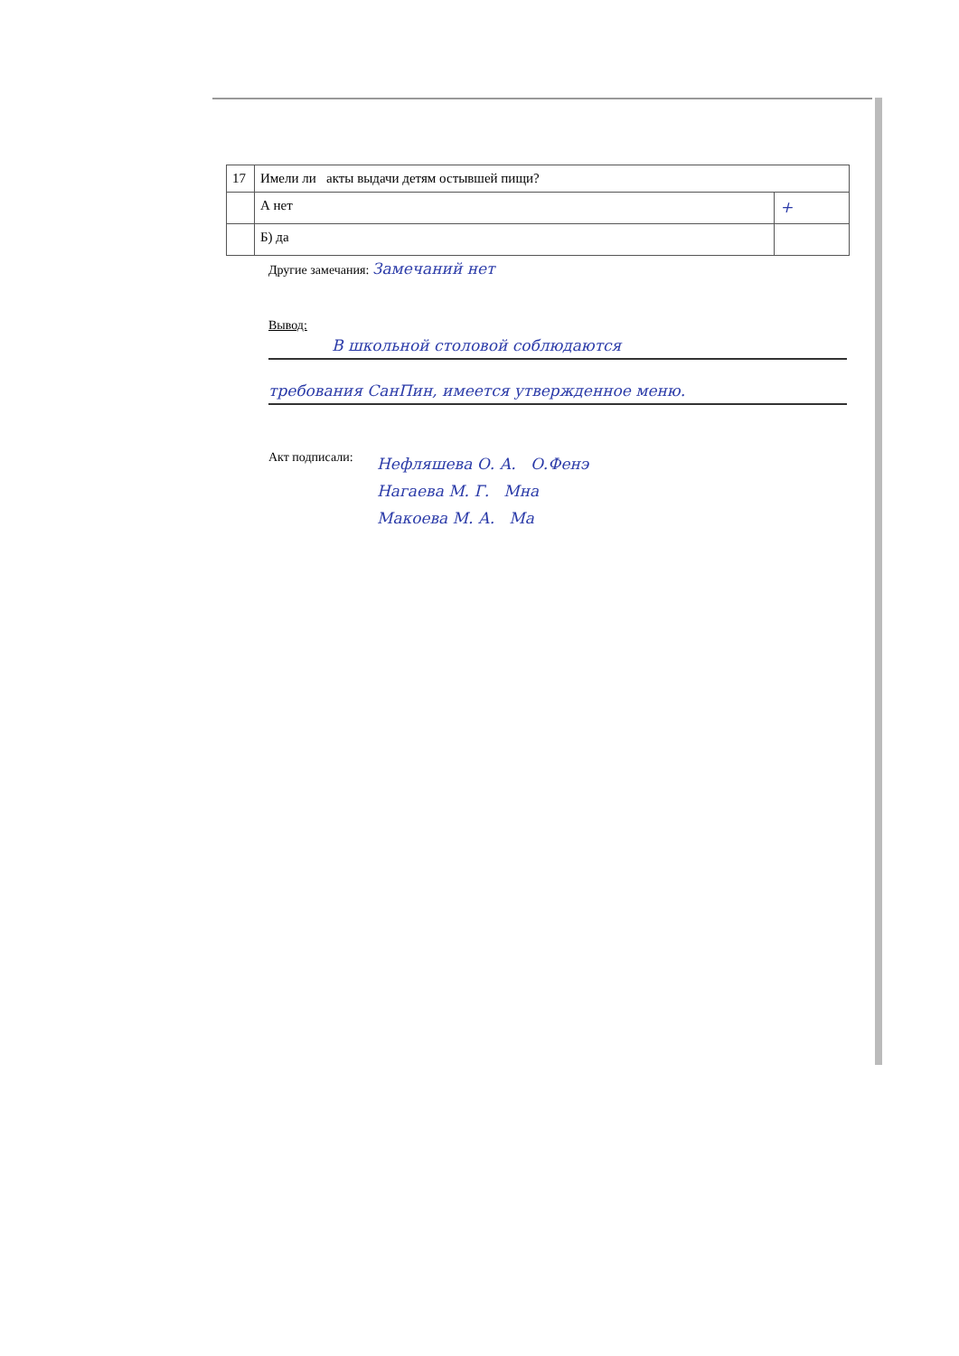| 17 | Имели ли акты выдачи детям остывшей пищи? | |
| | А нет | + |
| | Б) да | |
Другие замечания: Замечаний нет
Вывод:
В школьной столовой соблюдаются
требования СанПин, имеется утвержденное меню.
Акт подписали:
Нефляшева О. А. О.Фенэ
Нагаева М. Г. Мна
Макоева М. А. Ма